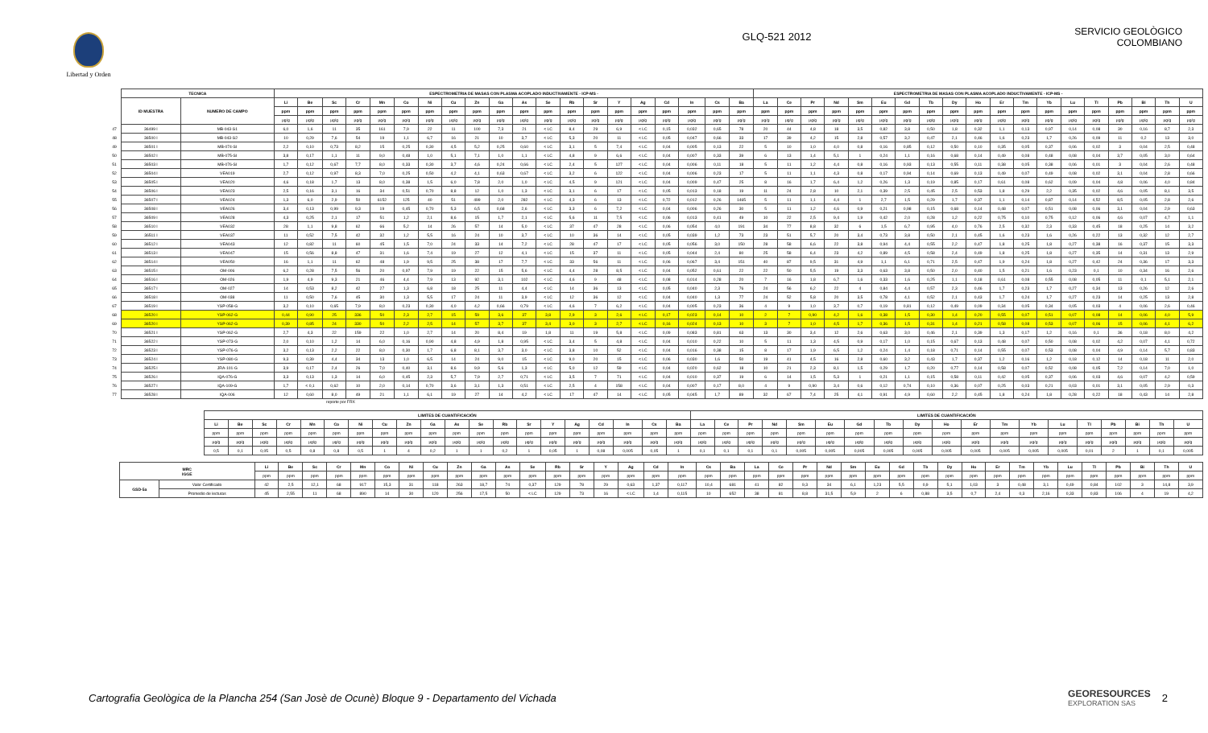Libertad y Orden
GLQ-521 2012
SERVICIO GEOLÒGICO
COLOMBIANO
| | TECNICA | | ESPECTROMETRIA DE MASAS CON PLASMA ACOPLADO INDUCTIVAMENTE - ICP-MS - | | | | | | | | | | | | | | | | | | | | ESPECTROMETRIA DE MASAS CON PLASMA ACOPLADO INDUCTIVAMENTE - ICP-MS - | | | | | | | | | | | | | | | | | | |
| --- | --- | --- | --- | --- | --- | --- | --- | --- | --- | --- | --- | --- | --- | --- | --- | --- | --- | --- | --- | --- | --- | --- | --- | --- | --- | --- | --- | --- | --- | --- | --- | --- | --- | --- | --- | --- | --- | --- | --- | --- | --- |
| | ID MUESTRA | NUMERO DE CAMPO | Li | Be | Sc | Cr | Mn | Co | Ni | Cu | Zn | Ga | As | Se | Rb | Sr | Y | Ag | Cd | In | Cs | Ba | La | Ce | Pr | Nd | Sm | Eu | Gd | Tb | Dy | Ho | Er | Tm | Yb | Lu | Tl | Pb | Bi | Th | U |
| | | | ppm | ppm | ppm | ppm | ppm | ppm | ppm | ppm | ppm | ppm | ppm | ppm | ppm | ppm | ppm | ppm | ppm | ppm | ppm | ppm | ppm | ppm | ppm | ppm | ppm | ppm | ppm | ppm | ppm | ppm | ppm | ppm | ppm | ppm | ppm | ppm | ppm | ppm | ppm |
| | | | µg/g | µg/g | µg/g | µg/g | µg/g | µg/g | µg/g | µg/g | µg/g | µg/g | µg/g | µg/g | µg/g | µg/g | µg/g | µg/g | µg/g | µg/g | µg/g | µg/g | µg/g | µg/g | µg/g | µg/g | µg/g | µg/g | µg/g | µg/g | µg/g | µg/g | µg/g | µg/g | µg/g | µg/g | µg/g | µg/g | µg/g | µg/g | µg/g |
| 47 | 36499 I | MB-043-S1 | 6,0 | 1,6 | 11 | 35 | 161 | 7,9 | 22 | 11 | 100 | 7,3 | 21 | < LC | 8,4 | 29 | 6,9 | < LC | 0,15 | 0,032 | 0,65 | 78 | 20 | 44 | 4,8 | 18 | 3,5 | 0,82 | 3,8 | 0,50 | 1,8 | 0,32 | 1,1 | 0,13 | 0,97 | 0,14 | 0,08 | 30 | 0,16 | 8,7 | 2,3 |
| 48 | 36500 I | MB-043-S2 | 10 | 0,29 | 7,6 | 54 | 19 | 1,1 | 6,7 | 16 | 21 | 10 | 3,7 | < LC | 5,3 | 20 | 11 | < LC | 0,05 | 0,047 | 0,66 | 33 | 17 | 39 | 4,2 | 15 | 2,8 | 0,57 | 3,2 | 0,47 | 2,1 | 0,46 | 1,6 | 0,23 | 1,7 | 0,26 | 0,09 | 11 | 0,2 | 13 | 3,0 |
| 49 | 36501 I | MB-074-SI | 2,2 | 0,10 | 0,73 | 8,2 | 15 | 0,25 | 0,30 | 4,5 | 5,2 | 0,25 | 0,60 | < LC | 3,1 | 5 | 7,4 | < LC | 0,04 | 0,005 | 0,13 | 22 | 5 | 10 | 1,0 | 4,0 | 0,8 | 0,16 | 0,85 | 0,12 | 0,50 | 0,10 | 0,35 | 0,05 | 0,37 | 0,06 | 0,02 | 3 | 0,04 | 2,5 | 0,48 |
| 50 | 36502 I | MB-075-SI | 3,8 | 0,17 | 1,1 | 11 | 9,0 | 0,48 | 1,0 | 5,1 | 7,1 | 1,0 | 1,1 | < LC | 4,8 | 9 | 6,6 | < LC | 0,04 | 0,007 | 0,33 | 39 | 6 | 13 | 1,4 | 5,1 | 1 | 0,24 | 1,1 | 0,16 | 0,68 | 0,14 | 0,49 | 0,08 | 0,48 | 0,08 | 0,04 | 3,7 | 0,05 | 3,0 | 0,64 |
| 51 | 36503 I | MB-076-SI | 1,7 | 0,12 | 0,67 | 7,7 | 8,0 | 0,33 | 0,30 | 3,7 | 4,6 | 0,24 | 0,66 | < LC | 2,4 | 5 | 127 | < LC | 0,04 | 0,006 | 0,11 | 18 | 5 | 11 | 1,2 | 4,4 | 0,8 | 0,16 | 0,93 | 0,13 | 0,55 | 0,11 | 0,38 | 0,05 | 0,38 | 0,06 | 0,01 | 3 | 0,04 | 2,6 | 0,48 |
| 52 | 36504 I | VEA019 | 2,7 | 0,12 | 0,97 | 8,3 | 7,0 | 0,25 | 0,50 | 4,2 | 4,1 | 0,63 | 0,67 | < LC | 3,2 | 6 | 122 | < LC | 0,04 | 0,006 | 0,23 | 17 | 5 | 11 | 1,1 | 4,3 | 0,8 | 0,17 | 0,94 | 0,14 | 0,69 | 0,13 | 0,49 | 0,07 | 0,49 | 0,08 | 0,02 | 3,1 | 0,04 | 2,8 | 0,66 |
| 53 | 36505 I | VEA020 | 4,6 | 0,18 | 1,7 | 13 | 8,0 | 0,38 | 1,5 | 6,0 | 7,8 | 2,0 | 1,0 | < LC | 4,5 | 9 | 121 | < LC | 0,04 | 0,009 | 0,47 | 25 | 8 | 16 | 1,7 | 6,4 | 1,2 | 0,26 | 1,3 | 0,19 | 0,85 | 0,17 | 0,61 | 0,08 | 0,62 | 0,09 | 0,04 | 4,8 | 0,06 | 4,0 | 0,84 |
| 54 | 36506 I | VEA023 | 2,5 | 0,16 | 3,1 | 16 | 34 | 0,51 | 0,70 | 8,8 | 12 | 1,0 | 1,3 | < LC | 3,1 | 6 | 17 | < LC | 0,05 | 0,013 | 0,18 | 19 | 11 | 24 | 2,8 | 10 | 2,1 | 0,39 | 2,5 | 0,45 | 2,5 | 0,53 | 1,8 | 0,29 | 2,2 | 0,35 | 0,02 | 4,6 | 0,05 | 8,1 | 3,5 |
| 55 | 36507 I | VEA024 | 1,3 | 6,0 | 2,9 | 50 | 6152 | 125 | 40 | 51 | 499 | 2,0 | 282 | < LC | 4,3 | 6 | 13 | < LC | 0,72 | 0,012 | 0,26 | 1465 | 5 | 11 | 1,1 | 4,4 | 1 | 2,7 | 1,5 | 0,29 | 1,7 | 0,37 | 1,1 | 0,14 | 0,87 | 0,14 | 4,52 | 8,5 | 0,05 | 2,8 | 2,6 |
| 56 | 36508 I | VEA026 | 3,4 | 0,13 | 0,99 | 9,3 | 19 | 0,45 | 0,70 | 5,3 | 6,5 | 0,68 | 2,6 | < LC | 3,3 | 6 | 7,2 | < LC | 0,04 | 0,006 | 0,26 | 30 | 5 | 11 | 1,2 | 4,6 | 0,9 | 0,21 | 0,98 | 0,15 | 0,68 | 0,14 | 0,48 | 0,07 | 0,51 | 0,08 | 0,06 | 3,1 | 0,04 | 2,9 | 0,63 |
| 57 | 36509 I | VEA028 | 4,3 | 0,25 | 2,1 | 17 | 51 | 1,2 | 2,1 | 8,6 | 15 | 1,7 | 2,1 | < LC | 5,6 | 11 | 7,5 | < LC | 0,06 | 0,013 | 0,41 | 49 | 10 | 22 | 2,5 | 9,4 | 1,9 | 0,42 | 2,0 | 0,28 | 1,2 | 0,22 | 0,75 | 0,10 | 0,75 | 0,12 | 0,06 | 4,6 | 0,07 | 4,7 | 1,1 |
| 58 | 36510 I | VEA032 | 28 | 1,1 | 9,8 | 62 | 66 | 5,2 | 14 | 26 | 57 | 14 | 5,0 | < LC | 37 | 47 | 28 | < LC | 0,06 | 0,054 | 4,0 | 191 | 34 | 77 | 8,8 | 32 | 6 | 1,5 | 6,7 | 0,95 | 4,0 | 0,76 | 2,5 | 0,32 | 2,3 | 0,33 | 0,45 | 18 | 0,25 | 14 | 3,2 |
| 59 | 36511 I | VEA037 | 11 | 0,52 | 7,5 | 42 | 32 | 1,2 | 5,5 | 16 | 24 | 10 | 3,7 | < LC | 10 | 36 | 14 | < LC | 0,05 | 0,039 | 1,2 | 73 | 23 | 51 | 5,7 | 20 | 3,4 | 0,73 | 3,8 | 0,50 | 2,1 | 0,45 | 1,6 | 0,23 | 1,6 | 0,26 | 0,22 | 13 | 0,32 | 12 | 2,7 |
| 60 | 36512 I | VEA043 | 12 | 0,82 | 11 | 60 | 45 | 1,5 | 7,0 | 24 | 33 | 14 | 7,2 | < LC | 28 | 47 | 17 | < LC | 0,05 | 0,056 | 3,0 | 150 | 28 | 58 | 6,6 | 22 | 3,8 | 0,94 | 4,4 | 0,55 | 2,2 | 0,47 | 1,8 | 0,25 | 1,8 | 0,27 | 0,38 | 16 | 0,37 | 15 | 3,3 |
| 61 | 36513 I | VEA047 | 15 | 0,56 | 8,8 | 47 | 31 | 1,6 | 7,4 | 19 | 27 | 12 | 4,1 | < LC | 15 | 37 | 11 | < LC | 0,05 | 0,044 | 2,4 | 80 | 25 | 58 | 6,4 | 23 | 4,2 | 0,89 | 4,5 | 0,58 | 2,4 | 0,49 | 1,8 | 0,25 | 1,8 | 0,27 | 0,35 | 14 | 0,31 | 13 | 2,9 |
| 62 | 36514 I | VEA050 | 16 | 1,1 | 11 | 62 | 48 | 1,9 | 9,5 | 25 | 38 | 17 | 7,7 | < LC | 33 | 56 | 11 | < LC | 0,06 | 0,067 | 3,4 | 151 | 40 | 87 | 9,5 | 31 | 4,9 | 1,1 | 6,1 | 0,71 | 2,5 | 0,47 | 1,9 | 0,24 | 1,8 | 0,27 | 0,42 | 24 | 0,36 | 17 | 3,3 |
| 63 | 36515 I | OM-006 | 6,2 | 0,28 | 7,5 | 56 | 20 | 0,97 | 7,9 | 19 | 22 | 15 | 5,6 | < LC | 4,4 | 28 | 8,5 | < LC | 0,04 | 0,052 | 0,61 | 22 | 22 | 50 | 5,5 | 19 | 3,3 | 0,63 | 3,8 | 0,50 | 2,0 | 0,40 | 1,5 | 0,21 | 1,6 | 0,23 | 0,1 | 10 | 0,34 | 16 | 2,6 |
| 64 | 36516 I | OM-026 | 1,9 | 4,9 | 9,3 | 21 | 46 | 4,4 | 7,9 | 13 | 92 | 3,1 | 102 | < LC | 4,6 | 9 | 48 | < LC | 0,08 | 0,014 | 0,28 | 20 | 7 | 16 | 1,8 | 6,7 | 1,6 | 0,33 | 1,6 | 0,25 | 1,1 | 0,18 | 0,61 | 0,08 | 0,55 | 0,08 | 0,05 | 11 | 0,1 | 5,1 | 2,1 |
| 65 | 36517 I | OM-027 | 14 | 0,53 | 8,2 | 42 | 27 | 1,3 | 6,8 | 18 | 25 | 11 | 4,4 | < LC | 14 | 36 | 13 | < LC | 0,05 | 0,040 | 2,3 | 76 | 24 | 56 | 6,2 | 22 | 4 | 0,84 | 4,4 | 0,57 | 2,3 | 0,46 | 1,7 | 0,23 | 1,7 | 0,27 | 0,34 | 13 | 0,26 | 12 | 2,6 |
| 66 | 36518 I | OM-038 | 11 | 0,50 | 7,6 | 45 | 30 | 1,3 | 5,5 | 17 | 24 | 11 | 3,9 | < LC | 12 | 36 | 12 | < LC | 0,04 | 0,040 | 1,3 | 77 | 24 | 52 | 5,8 | 20 | 3,5 | 0,78 | 4,1 | 0,52 | 2,1 | 0,43 | 1,7 | 0,24 | 1,7 | 0,27 | 0,23 | 14 | 0,25 | 13 | 2,8 |
| 67 | 36519 I | YSP-058-G | 3,2 | 0,10 | 0,65 | 7,9 | 8,0 | 0,23 | 0,30 | 4,0 | 4,2 | 0,66 | 0,79 | < LC | 4,6 | 7 | 6,2 | < LC | 0,04 | 0,005 | 0,23 | 36 | 4 | 9 | 1,0 | 3,7 | 0,7 | 0,19 | 0,81 | 0,12 | 0,49 | 0,09 | 0,34 | 0,05 | 0,34 | 0,05 | 0,03 | 4 | 0,06 | 2,6 | 0,46 |
| 68 | 36520 I | YSP-062-G | 0,44 | 0,90 | 25 | 336 | 50 | 2,3 | 2,7 | 15 | 59 | 3,6 | 37 | 3,8 | 2,9 | 3 | 2,6 | < LC | 0,17 | 0,023 | 0,14 | 10 | 2 | 7 | 0,90 | 4,2 | 1,6 | 0,38 | 1,5 | 0,30 | 1,4 | 0,20 | 0,55 | 0,07 | 0,51 | 0,07 | 0,08 | 14 | 0,06 | 4,0 | 5,9 |
| 69 | 36520 I | YSP-062-G | 0,39 | 0,85 | 24 | 330 | 50 | 2,2 | 2,5 | 14 | 57 | 3,7 | 37 | 3,4 | 3,0 | 3 | 2,7 | < LC | 0,16 | 0,024 | 0,13 | 10 | 3 | 7 | 1,0 | 4,5 | 1,7 | 0,36 | 1,5 | 0,31 | 1,4 | 0,21 | 0,58 | 0,08 | 0,53 | 0,07 | 0,06 | 15 | 0,06 | 4,1 | 6,2 |
| 70 | 36521 I | YSP-062-G | 2,7 | 4,3 | 22 | 159 | 22 | 1,0 | 2,7 | 14 | 20 | 8,4 | 19 | 1,8 | 11 | 19 | 5,8 | < LC | 0,09 | 0,083 | 0,81 | 63 | 13 | 30 | 3,4 | 12 | 2,6 | 0,63 | 3,0 | 0,46 | 2,1 | 0,39 | 1,3 | 0,17 | 1,2 | 0,16 | 0,1 | 36 | 0,18 | 8,0 | 4,2 |
| 71 | 36522 I | YSP-073-G | 2,0 | 0,10 | 1,2 | 14 | 6,0 | 0,16 | 0,90 | 4,8 | 4,9 | 1,8 | 0,95 | < LC | 3,4 | 5 | 4,8 | < LC | 0,04 | 0,010 | 0,22 | 10 | 5 | 11 | 1,3 | 4,5 | 0,9 | 0,17 | 1,0 | 0,15 | 0,67 | 0,13 | 0,48 | 0,07 | 0,50 | 0,08 | 0,02 | 4,2 | 0,07 | 4,1 | 0,72 |
| 72 | 36523 I | YSP-076-G | 3,2 | 0,13 | 2,2 | 22 | 8,0 | 0,30 | 1,7 | 6,8 | 8,1 | 3,7 | 3,0 | < LC | 3,8 | 10 | 52 | < LC | 0,04 | 0,016 | 0,38 | 15 | 8 | 17 | 1,9 | 6,5 | 1,2 | 0,24 | 1,4 | 0,18 | 0,71 | 0,14 | 0,55 | 0,07 | 0,53 | 0,08 | 0,04 | 4,9 | 0,14 | 5,7 | 0,83 |
| 73 | 36524 I | YSP-080-G | 9,3 | 0,39 | 4,4 | 34 | 13 | 1,0 | 6,5 | 14 | 24 | 9,0 | 15 | < LC | 9,0 | 20 | 15 | < LC | 0,06 | 0,030 | 1,6 | 50 | 19 | 41 | 4,5 | 16 | 2,8 | 0,60 | 3,2 | 0,43 | 1,7 | 0,37 | 1,2 | 0,16 | 1,2 | 0,18 | 0,12 | 14 | 0,18 | 11 | 2,0 |
| 74 | 36525 I | JRA-101-G | 3,9 | 0,17 | 2,4 | 26 | 7,0 | 0,40 | 3,1 | 8,6 | 9,9 | 5,6 | 1,3 | < LC | 5,0 | 12 | 59 | < LC | 0,04 | 0,020 | 0,62 | 18 | 10 | 21 | 2,3 | 8,1 | 1,5 | 0,29 | 1,7 | 0,20 | 0,77 | 0,14 | 0,58 | 0,07 | 0,52 | 0,08 | 0,05 | 7,2 | 0,14 | 7,0 | 1,0 |
| 75 | 36526 I | IQA-076-G | 3,3 | 0,13 | 1,3 | 14 | 6,0 | 0,45 | 2,3 | 5,7 | 7,9 | 2,7 | 0,71 | < LC | 3,5 | 7 | 71 | < LC | 0,04 | 0,010 | 0,37 | 19 | 6 | 14 | 1,5 | 5,3 | 1 | 0,21 | 1,1 | 0,15 | 0,58 | 0,11 | 0,42 | 0,05 | 0,37 | 0,06 | 0,03 | 4,6 | 0,07 | 4,2 | 0,59 |
| 76 | 36527 I | IQA-109-G | 1,7 | < 0,1 | 0,62 | 10 | 2,0 | 0,14 | 0,70 | 3,6 | 3,1 | 1,3 | 0,51 | < LC | 2,5 | 4 | 158 | < LC | 0,04 | 0,007 | 0,17 | 8,0 | 4 | 9 | 0,90 | 3,4 | 0,6 | 0,12 | 0,74 | 0,10 | 0,36 | 0,07 | 0,25 | 0,03 | 0,21 | 0,03 | 0,01 | 3,1 | 0,05 | 2,9 | 0,3 |
| 77 | 36528 I | IQA-006 | 12 | 0,60 | 8,0 | 49 | 21 | 1,1 | 6,1 | 19 | 27 | 14 | 4,2 | < LC | 17 | 47 | 14 | < LC | 0,05 | 0,045 | 1,7 | 89 | 32 | 67 | 7,4 | 25 | 4,1 | 0,91 | 4,9 | 0,60 | 2,2 | 0,45 | 1,8 | 0,24 | 1,8 | 0,28 | 0,22 | 18 | 0,43 | 14 | 2,8 |
reporte por FRX
| LIMITES DE CUANTIFICACIÓN | | | | | | | | | | | | | | | | | | | | LIMITES DE CUANTIFICACIÓN | | | | | | | | | | | | | | | | | | |
| --- | --- | --- | --- | --- | --- | --- | --- | --- | --- | --- | --- | --- | --- | --- | --- | --- | --- | --- | --- | --- | --- | --- | --- | --- | --- | --- | --- | --- | --- | --- | --- | --- | --- | --- | --- | --- | --- | --- |
| Li | Be | Sc | Cr | Mn | Co | Ni | Cu | Zn | Ga | As | Se | Rb | Sr | Y | Ag | Cd | In | Cs | Ba | La | Ce | Pr | Nd | Sm | Eu | Gd | Tb | Dy | Ho | Er | Tm | Yb | Lu | Tl | Pb | Bi | Th | U |
| ppm | ppm | ppm | ppm | ppm | ppm | ppm | ppm | ppm | ppm | ppm | ppm | ppm | ppm | ppm | ppm | ppm | ppm | ppm | ppm | ppm | ppm | ppm | ppm | ppm | ppm | ppm | ppm | ppm | ppm | ppm | ppm | ppm | ppm | ppm | ppm | ppm | ppm | ppm |
| µg/g | µg/g | µg/g | µg/g | µg/g | µg/g | µg/g | µg/g | µg/g | µg/g | µg/g | µg/g | µg/g | µg/g | µg/g | µg/g | µg/g | µg/g | µg/g | µg/g | µg/g | µg/g | µg/g | µg/g | µg/g | µg/g | µg/g | µg/g | µg/g | µg/g | µg/g | µg/g | µg/g | µg/g | µg/g | µg/g | µg/g | µg/g | µg/g |
| 0,5 | 0,1 | 0,05 | 0,5 | 0,8 | 0,8 | 0,5 | 1 | 4 | 0,2 | 1 | 1 | 0,2 | 1 | 0,05 | 1 | 0,08 | 0,005 | 0,05 | 1 | 0,1 | 0,1 | 0,1 | 0,1 | 0,005 | 0,005 | 0,005 | 0,005 | 0,005 | 0,005 | 0,005 | 0,005 | 0,005 | 0,005 | 0,01 | 2 | 1 | 0,1 | 0,005 |
| MRC IGGE | | Li | Be | Sc | Cr | Mn | Co | Ni | Cu | Zn | Ga | As | Se | Rb | Sr | Y | Ag | Cd | In | Cs | Ba | La | Ce | Pr | Nd | Sm | Eu | Gd | Tb | Dy | Ho | Er | Tm | Yb | Lu | Tl | Pb | Bi | Th | U |
| --- | --- | --- | --- | --- | --- | --- | --- | --- | --- | --- | --- | --- | --- | --- | --- | --- | --- | --- | --- | --- | --- | --- | --- | --- | --- | --- | --- | --- | --- | --- | --- | --- | --- | --- | --- | --- | --- | --- | --- | --- |
| | | ppm | ppm | ppm | ppm | ppm | ppm | ppm | ppm | ppm | ppm | ppm | ppm | ppm | ppm | ppm | ppm | ppm | ppm | ppm | ppm | ppm | ppm | ppm | ppm | ppm | ppm | ppm | ppm | ppm | ppm | ppm | ppm | ppm | ppm | ppm | ppm | ppm | ppm | ppm |
| GSD-5a | Valor Certificado | 42 | 2,5 | 12,1 | 68 | 917 | 15,3 | 31 | 118 | 263 | 18,7 | 74 | 0,37 | 129 | 78 | 29 | 0,63 | 1,37 | 0,117 | 10,4 | 681 | 41 | 82 | 9,3 | 34 | 6,1 | 1,23 | 5,5 | 0,9 | 5,1 | 1,03 | 3 | 0,48 | 3,1 | 0,49 | 0,84 | 102 | 3 | 14,8 | 3,9 |
| | Promedio de lecturas | 45 | 2,55 | 11 | 68 | 890 | 14 | 30 | 120 | 256 | 17,5 | 50 | < LC | 129 | 73 | 16 | < LC | 1,4 | 0,115 | 10 | 652 | 38 | 81 | 8,8 | 31,5 | 5,9 | 2 | 6 | 0,88 | 3,5 | 0,7 | 2,4 | 0,3 | 2,16 | 0,33 | 0,83 | 106 | 4 | 19 | 4,2 |
Cartografia Geològica de la Plancha 254 (San Josè de Ocunè) Bloque 9 - Departamento del Vichada
GEORESOURCES
EXPLORATION SAS
2